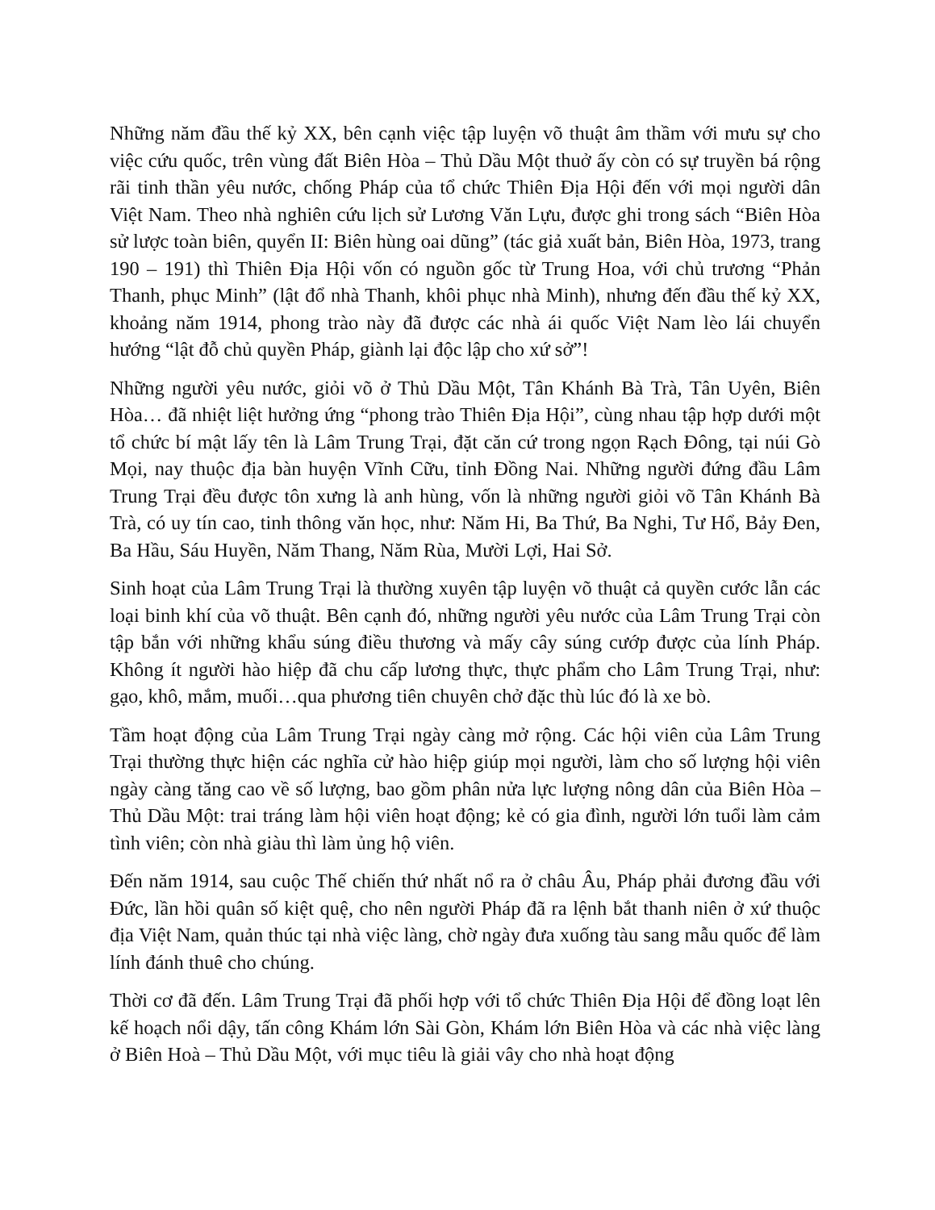Những năm đầu thế kỷ XX, bên cạnh việc tập luyện võ thuật âm thầm với mưu sự cho việc cứu quốc, trên vùng đất Biên Hòa – Thủ Dầu Một thuở ấy còn có sự truyền bá rộng rãi tinh thần yêu nước, chống Pháp của tổ chức Thiên Địa Hội đến với mọi người dân Việt Nam. Theo nhà nghiên cứu lịch sử Lương Văn Lựu, được ghi trong sách “Biên Hòa sử lược toàn biên, quyển II: Biên hùng oai dũng” (tác giả xuất bản, Biên Hòa, 1973, trang 190 – 191) thì Thiên Địa Hội vốn có nguồn gốc từ Trung Hoa, với chủ trương “Phản Thanh, phục Minh” (lật đổ nhà Thanh, khôi phục nhà Minh), nhưng đến đầu thế kỷ XX, khoảng năm 1914, phong trào này đã được các nhà ái quốc Việt Nam lèo lái chuyển hướng “lật đỗ chủ quyền Pháp, giành lại độc lập cho xứ sở”!
Những người yêu nước, giỏi võ ở Thủ Dầu Một, Tân Khánh Bà Trà, Tân Uyên, Biên Hòa… đã nhiệt liệt hưởng ứng “phong trào Thiên Địa Hội”, cùng nhau tập hợp dưới một tổ chức bí mật lấy tên là Lâm Trung Trại, đặt căn cứ trong ngọn Rạch Đông, tại núi Gò Mọi, nay thuộc địa bàn huyện Vĩnh Cữu, tỉnh Đồng Nai. Những người đứng đầu Lâm Trung Trại đều được tôn xưng là anh hùng, vốn là những người giỏi võ Tân Khánh Bà Trà, có uy tín cao, tinh thông văn học, như: Năm Hi, Ba Thứ, Ba Nghi, Tư Hổ, Bảy Đen, Ba Hầu, Sáu Huyền, Năm Thang, Năm Rùa, Mười Lợi, Hai Sở.
Sinh hoạt của Lâm Trung Trại là thường xuyên tập luyện võ thuật cả quyền cước lẫn các loại binh khí của võ thuật. Bên cạnh đó, những người yêu nước của Lâm Trung Trại còn tập bắn với những khẩu súng điều thương và mấy cây súng cướp được của lính Pháp. Không ít người hào hiệp đã chu cấp lương thực, thực phẩm cho Lâm Trung Trại, như: gạo, khô, mắm, muối…qua phương tiên chuyên chở đặc thù lúc đó là xe bò.
Tầm hoạt động của Lâm Trung Trại ngày càng mở rộng. Các hội viên của Lâm Trung Trại thường thực hiện các nghĩa cử hào hiệp giúp mọi người, làm cho số lượng hội viên ngày càng tăng cao về số lượng, bao gồm phân nửa lực lượng nông dân của Biên Hòa – Thủ Dầu Một: trai tráng làm hội viên hoạt động; kẻ có gia đình, người lớn tuổi làm cảm tình viên; còn nhà giàu thì làm ủng hộ viên.
Đến năm 1914, sau cuộc Thế chiến thứ nhất nổ ra ở châu Âu, Pháp phải đương đầu với Đức, lần hồi quân số kiệt quệ, cho nên người Pháp đã ra lệnh bắt thanh niên ở xứ thuộc địa Việt Nam, quản thúc tại nhà việc làng, chờ ngày đưa xuống tàu sang mẫu quốc để làm lính đánh thuê cho chúng.
Thời cơ đã đến. Lâm Trung Trại đã phối hợp với tổ chức Thiên Địa Hội để đồng loạt lên kế hoạch nổi dậy, tấn công Khám lớn Sài Gòn, Khám lớn Biên Hòa và các nhà việc làng ở Biên Hoà – Thủ Dầu Một, với mục tiêu là giải vây cho nhà hoạt động